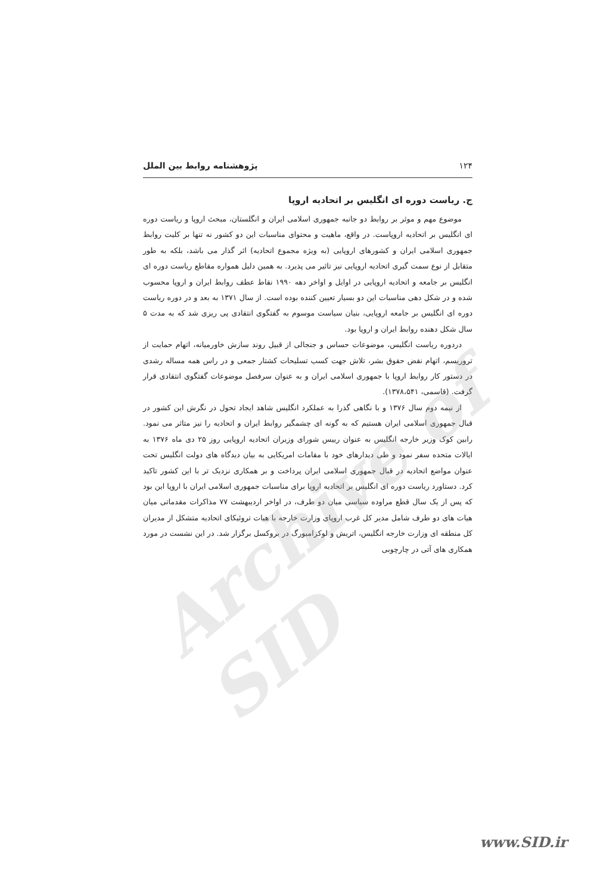۱۲۴ پژوهشنامه روابط بین الملل
ج. ریاست دوره ای انگلیس بر اتحادیه اروپا
موضوع مهم و موثر بر روابط دو جانبه جمهوری اسلامی ایران و انگلستان، مبحث اروپا و ریاست دوره ای انگلیس بر اتحادیه اروپاست. در واقع، ماهیت و محتوای مناسبات این دو کشور نه تنها بر کلیت روابط جمهوری اسلامی ایران و کشورهای اروپایی (به ویژه مجموع اتحادیه) اثر گذار می باشد، بلکه به طور متقابل از نوع سمت گیری اتحادیه اروپایی نیز تاثیر می پذیرد. به همین دلیل همواره مقاطع ریاست دوره ای انگلیس بر جامعه و اتحادیه اروپایی در اوایل و اواخر دهه ۱۹۹۰ نقاط عطف روابط ایران و اروپا محسوب شده و در شکل دهی مناسبات این دو بسیار تعیین کننده بوده است. از سال ۱۳۷۱ به بعد و در دوره ریاست دوره ای انگلیس بر جامعه اروپایی، بنیان سیاست موسوم به گفتگوی انتقادی پی ریزی شد که به مدت ۵ سال شکل دهنده روابط ایران و اروپا بود.
دردوره ریاست انگلیس، موضوعات حساس و جنجالی از قبیل روند سازش خاورمیانه، اتهام حمایت از تروریسم، اتهام نقض حقوق بشر، تلاش جهت کسب تسلیحات کشتار جمعی و در راس همه مساله رشدی در دستور کار روابط اروپا با جمهوری اسلامی ایران و به عنوان سرفصل موضوعات گفتگوی انتقادی قرار گرفت. (قاسمی، ۱۳۷۸،۵۴۱).
از نیمه دوم سال ۱۳۷۶ و با نگاهی گذرا به عملکرد انگلیس شاهد ایجاد تحول در نگرش این کشور در قبال جمهوری اسلامی ایران هستیم که به گونه ای چشمگیر روابط ایران و اتحادیه را نیز متاثر می نمود. رابین کوک وزیر خارجه انگلیس به عنوان رییس شورای وزیران اتحادیه اروپایی روز ۲۵ دی ماه ۱۳۷۶ به ایالات متحده سفر نمود و طی دیدارهای خود با مقامات امریکایی به بیان دیدگاه های دولت انگلیس تحت عنوان مواضع اتحادیه در قبال جمهوری اسلامی ایران پرداخت و بر همکاری نزدیک تر با این کشور تاکید کرد. دستاورد ریاست دوره ای انگلیس بر اتحادیه اروپا برای مناسبات جمهوری اسلامی ایران با اروپا این بود که پس از یک سال قطع مراوده سیاسی میان دو طرف، در اواخر اردیبهشت ۷۷ مذاکرات مقدماتی میان هیات های دو طرف شامل مدیر کل غرب اروپای وزارت خارجه با هیات تروئیکای اتحادیه متشکل از مدیران کل منطقه ای وزارت خارجه انگلیس، اتریش و لوکزامبورگ در بروکسل برگزار شد. در این نشست در مورد همکاری های آتی در چارچوبی
Archive of SID
www.SID.ir